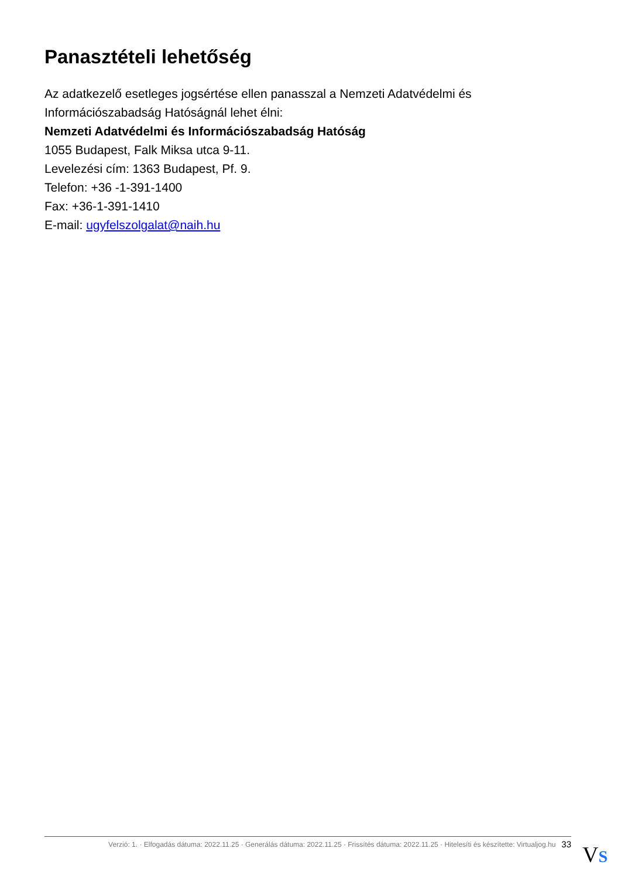Panasztételi lehetőség
Az adatkezelő esetleges jogsértése ellen panasszal a Nemzeti Adatvédelmi és Információszabadság Hatóságnál lehet élni:
Nemzeti Adatvédelmi és Információszabadság Hatóság
1055 Budapest, Falk Miksa utca 9-11.
Levelezési cím: 1363 Budapest, Pf. 9.
Telefon: +36 -1-391-1400
Fax: +36-1-391-1410
E-mail: ugyfelszolgalat@naih.hu
Verzió: 1. · Elfogadás dátuma: 2022.11.25 · Generálás dátuma: 2022.11.25 · Frissítés dátuma: 2022.11.25 · Hitelesíti és készítette: Virtualjog.hu 33
VS